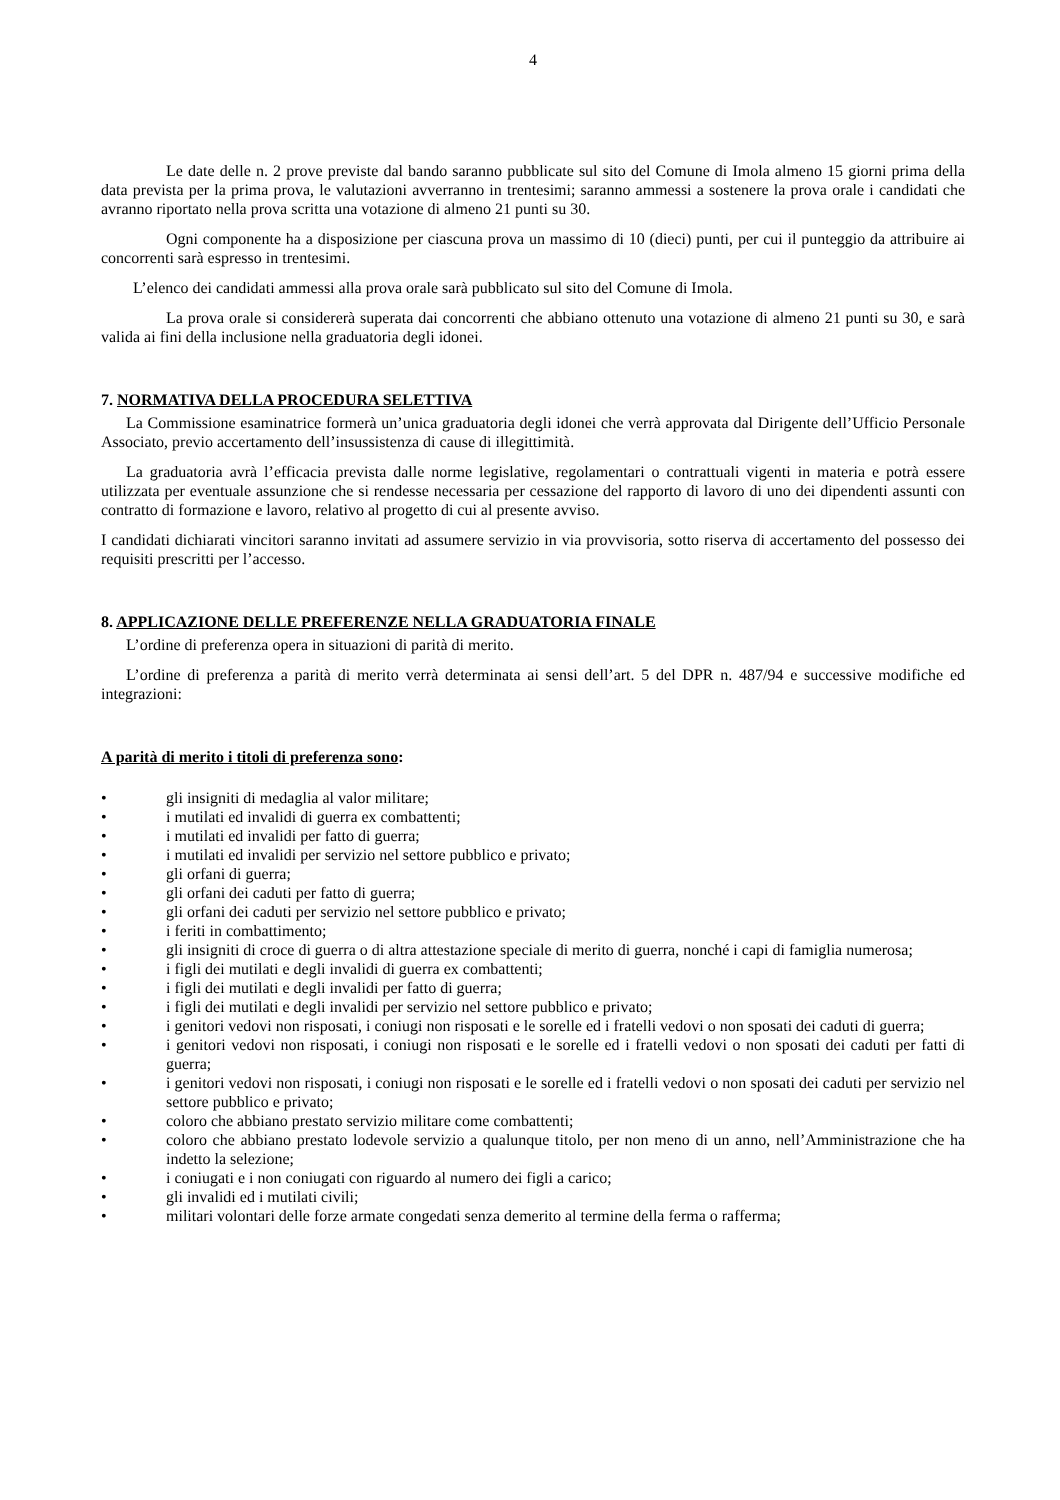4
Le date delle n. 2 prove previste dal bando saranno pubblicate sul sito del Comune di Imola almeno 15 giorni prima della data prevista per la prima prova, le valutazioni avverranno in trentesimi; saranno ammessi a sostenere la prova orale i candidati che avranno riportato nella prova scritta una votazione di almeno 21 punti su 30.
Ogni componente ha a disposizione per ciascuna prova un massimo di 10 (dieci) punti, per cui il punteggio da attribuire ai concorrenti sarà espresso in trentesimi.
L’elenco dei candidati ammessi alla prova orale sarà pubblicato sul sito del Comune di Imola.
La prova orale si considererà superata dai concorrenti che abbiano ottenuto una votazione di almeno 21 punti su 30, e sarà valida ai fini della inclusione nella graduatoria degli idonei.
7. NORMATIVA DELLA PROCEDURA SELETTIVA
La Commissione esaminatrice formerà un’unica graduatoria degli idonei che verrà approvata dal Dirigente dell’Ufficio Personale Associato, previo accertamento dell’insussistenza di cause di illegittimità.
La graduatoria avrà l’efficacia prevista dalle norme legislative, regolamentari o contrattuali vigenti in materia e potrà essere utilizzata per eventuale assunzione che si rendesse necessaria per cessazione del rapporto di lavoro di uno dei dipendenti assunti con contratto di formazione e lavoro, relativo al progetto di cui al presente avviso.
I candidati dichiarati vincitori saranno invitati ad assumere servizio in via provvisoria, sotto riserva di accertamento del possesso dei requisiti prescritti per l’accesso.
8. APPLICAZIONE DELLE PREFERENZE NELLA GRADUATORIA FINALE
L’ordine di preferenza opera in situazioni di parità di merito.
L’ordine di preferenza a parità di merito verrà determinata ai sensi dell’art. 5 del DPR n. 487/94 e successive modifiche ed integrazioni:
A parità di merito i titoli di preferenza sono:
• gli insigniti di medaglia al valor militare;
• i mutilati ed invalidi di guerra ex combattenti;
• i mutilati ed invalidi per fatto di guerra;
• i mutilati ed invalidi per servizio nel settore pubblico e privato;
• gli orfani di guerra;
• gli orfani dei caduti per fatto di guerra;
• gli orfani dei caduti per servizio nel settore pubblico e privato;
• i feriti in combattimento;
• gli insigniti di croce di guerra o di altra attestazione speciale di merito di guerra, nonché i capi di famiglia numerosa;
• i figli dei mutilati e degli invalidi di guerra ex combattenti;
• i figli dei mutilati e degli invalidi per fatto di guerra;
• i figli dei mutilati e degli invalidi per servizio nel settore pubblico e privato;
• i genitori vedovi non risposati, i coniugi non risposati e le sorelle ed i fratelli vedovi o non sposati dei caduti di guerra;
• i genitori vedovi non risposati, i coniugi non risposati e le sorelle ed i fratelli vedovi o non sposati dei caduti per fatti di guerra;
• i genitori vedovi non risposati, i coniugi non risposati e le sorelle ed i fratelli vedovi o non sposati dei caduti per servizio nel settore pubblico e privato;
• coloro che abbiano prestato servizio militare come combattenti;
• coloro che abbiano prestato lodevole servizio a qualunque titolo, per non meno di un anno, nell’Amministrazione che ha indetto la selezione;
• i coniugati e i non coniugati con riguardo al numero dei figli a carico;
• gli invalidi ed i mutilati civili;
• militari volontari delle forze armate congedati senza demerito al termine della ferma o rafferma;